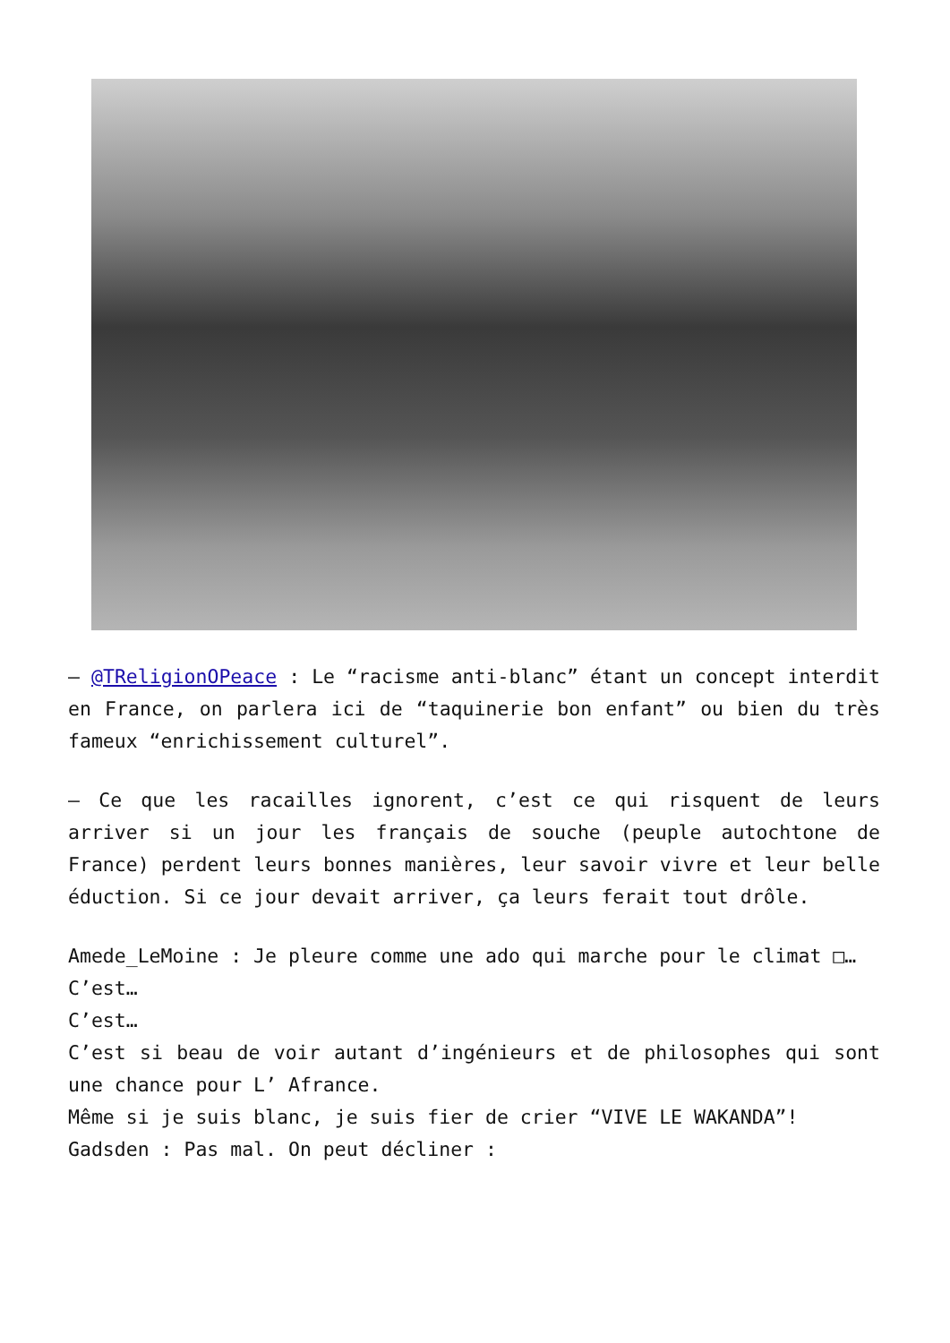– @TReligionOPeace : Le “racisme anti-blanc” étant un concept interdit en France, on parlera ici de “taquinerie bon enfant” ou bien du très fameux “enrichissement culturel”.
– Ce que les racailles ignorent, c’est ce qui risquent de leurs arriver si un jour les français de souche (peuple autochtone de France) perdent leurs bonnes manières, leur savoir vivre et leur belle éduction. Si ce jour devait arriver, ça leurs ferait tout drôle.
Amede_LeMoine : Je pleure comme une ado qui marche pour le climat □…
C’est…
C’est…
C’est si beau de voir autant d’ingénieurs et de philosophes qui sont une chance pour L’ Afrance.
Même si je suis blanc, je suis fier de crier “VIVE LE WAKANDA”!
Gadsden : Pas mal. On peut décliner :